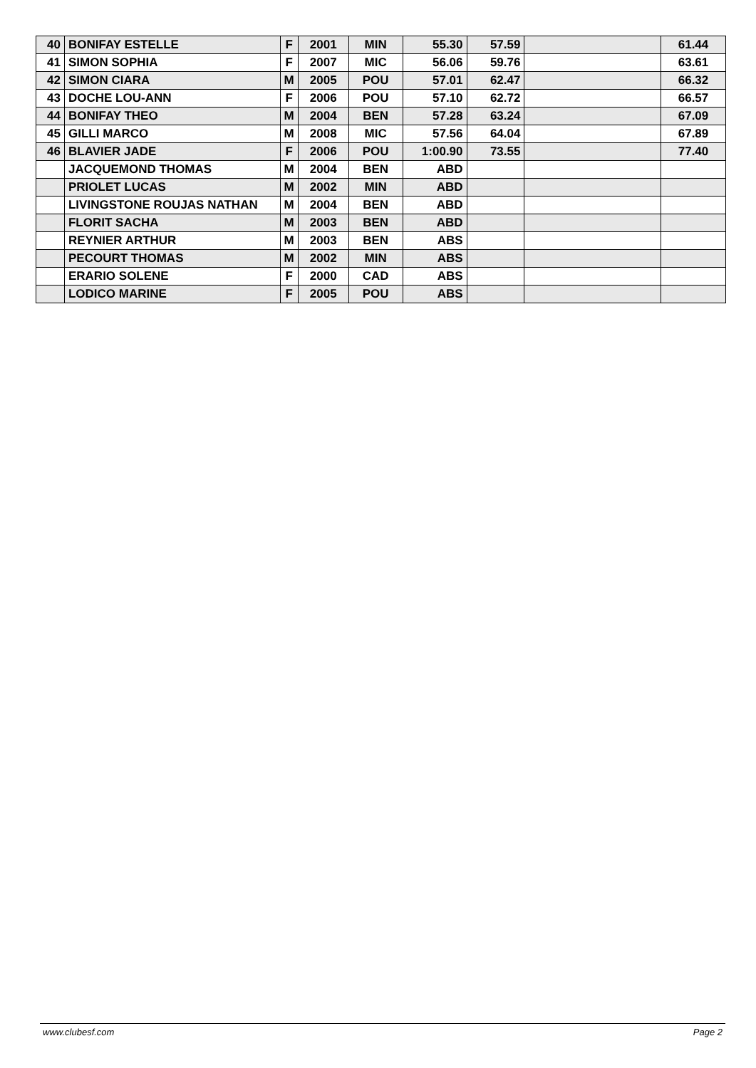| 40 | BONIFAY ESTELLE | F | 2001 | MIN | 55.30 | 57.59 | | 61.44 |
| 41 | SIMON SOPHIA | F | 2007 | MIC | 56.06 | 59.76 | | 63.61 |
| 42 | SIMON CIARA | M | 2005 | POU | 57.01 | 62.47 | | 66.32 |
| 43 | DOCHE LOU-ANN | F | 2006 | POU | 57.10 | 62.72 | | 66.57 |
| 44 | BONIFAY THEO | M | 2004 | BEN | 57.28 | 63.24 | | 67.09 |
| 45 | GILLI MARCO | M | 2008 | MIC | 57.56 | 64.04 | | 67.89 |
| 46 | BLAVIER JADE | F | 2006 | POU | 1:00.90 | 73.55 | | 77.40 |
| | JACQUEMOND THOMAS | M | 2004 | BEN | ABD | | | |
| | PRIOLET LUCAS | M | 2002 | MIN | ABD | | | |
| | LIVINGSTONE ROUJAS NATHAN | M | 2004 | BEN | ABD | | | |
| | FLORIT SACHA | M | 2003 | BEN | ABD | | | |
| | REYNIER ARTHUR | M | 2003 | BEN | ABS | | | |
| | PECOURT THOMAS | M | 2002 | MIN | ABS | | | |
| | ERARIO SOLENE | F | 2000 | CAD | ABS | | | |
| | LODICO MARINE | F | 2005 | POU | ABS | | | |
www.clubesf.com Page 2